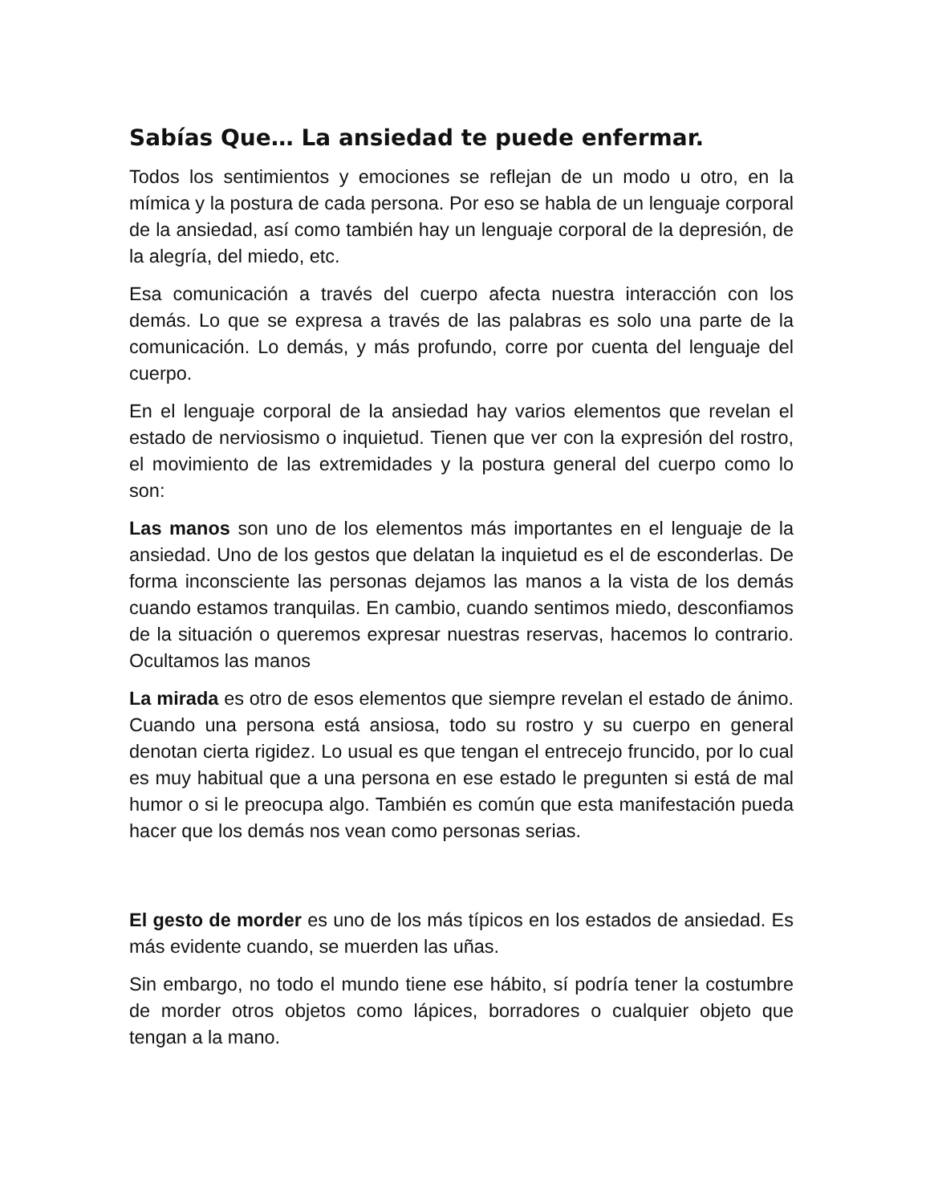Sabías Que… La ansiedad te puede enfermar.
Todos los sentimientos y emociones se reflejan de un modo u otro, en la mímica y la postura de cada persona. Por eso se habla de un lenguaje corporal de la ansiedad, así como también hay un lenguaje corporal de la depresión, de la alegría, del miedo, etc.
Esa comunicación a través del cuerpo afecta nuestra interacción con los demás. Lo que se expresa a través de las palabras es solo una parte de la comunicación. Lo demás, y más profundo, corre por cuenta del lenguaje del cuerpo.
En el lenguaje corporal de la ansiedad hay varios elementos que revelan el estado de nerviosismo o inquietud. Tienen que ver con la expresión del rostro, el movimiento de las extremidades y la postura general del cuerpo como lo son:
Las manos son uno de los elementos más importantes en el lenguaje de la ansiedad. Uno de los gestos que delatan la inquietud es el de esconderlas. De forma inconsciente las personas dejamos las manos a la vista de los demás cuando estamos tranquilas. En cambio, cuando sentimos miedo, desconfiamos de la situación o queremos expresar nuestras reservas, hacemos lo contrario. Ocultamos las manos
La mirada es otro de esos elementos que siempre revelan el estado de ánimo. Cuando una persona está ansiosa, todo su rostro y su cuerpo en general denotan cierta rigidez. Lo usual es que tengan el entrecejo fruncido, por lo cual es muy habitual que a una persona en ese estado le pregunten si está de mal humor o si le preocupa algo. También es común que esta manifestación pueda hacer que los demás nos vean como personas serias.
El gesto de morder es uno de los más típicos en los estados de ansiedad. Es más evidente cuando, se muerden las uñas.
Sin embargo, no todo el mundo tiene ese hábito, sí podría tener la costumbre de morder otros objetos como lápices, borradores o cualquier objeto que tengan a la mano.